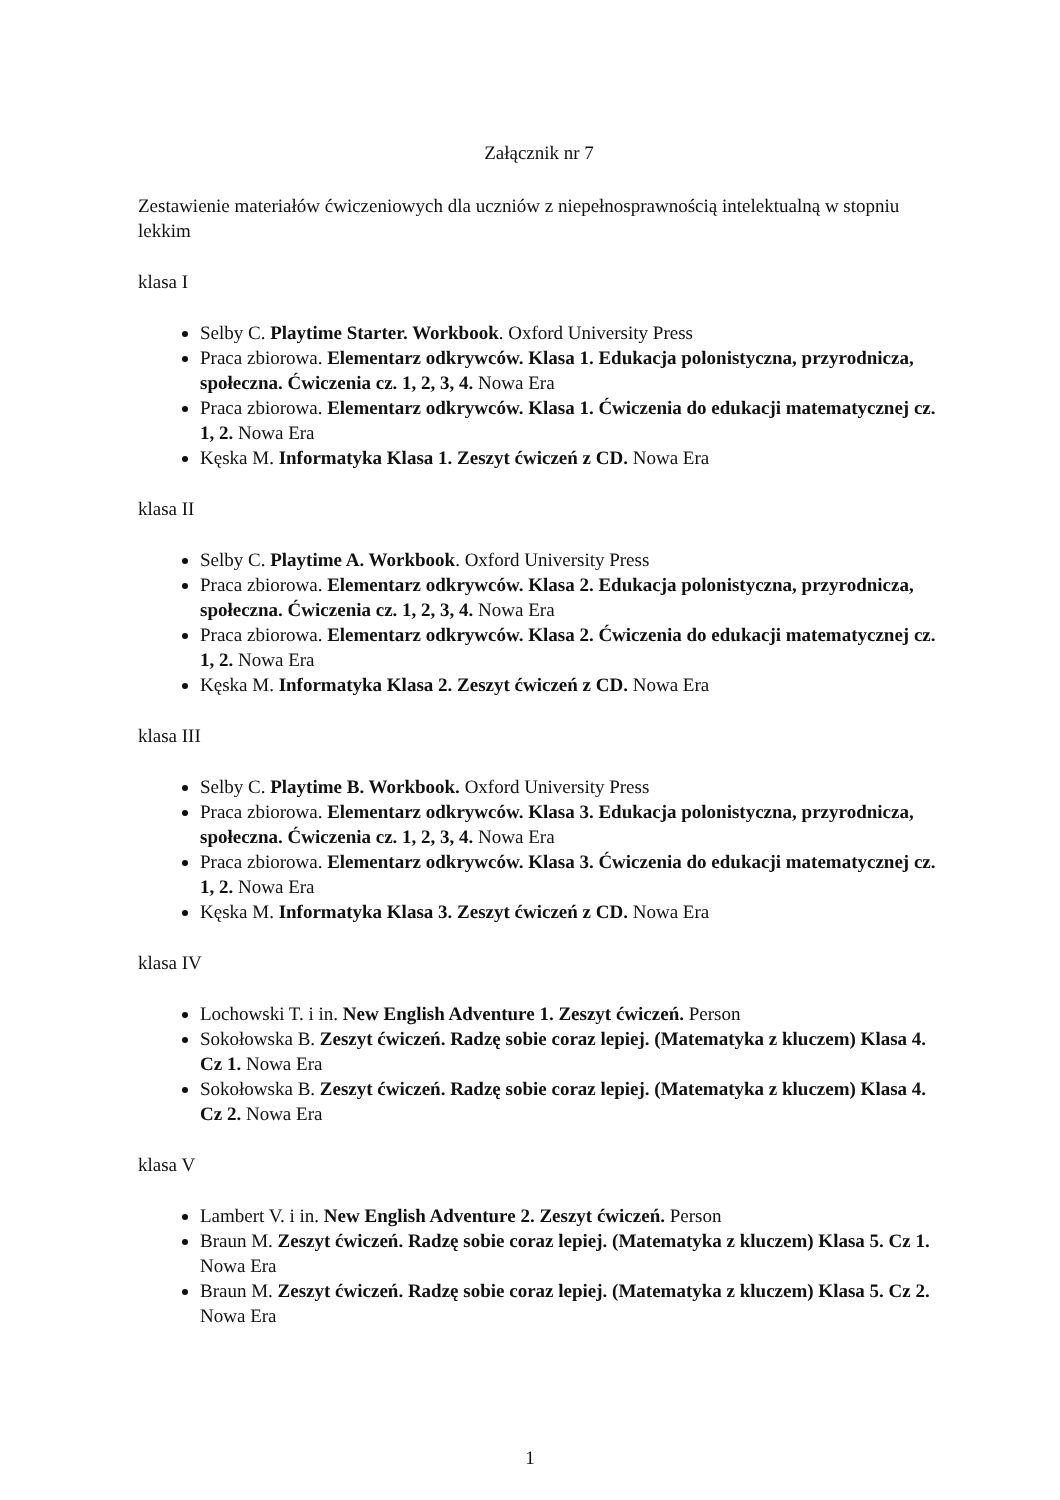Załącznik nr 7
Zestawienie materiałów ćwiczeniowych dla uczniów z niepełnosprawnością intelektualną w stopniu lekkim
klasa I
Selby C. Playtime Starter. Workbook. Oxford University Press
Praca zbiorowa. Elementarz odkrywców. Klasa 1. Edukacja polonistyczna, przyrodnicza, społeczna. Ćwiczenia cz. 1, 2, 3, 4. Nowa Era
Praca zbiorowa. Elementarz odkrywców. Klasa 1. Ćwiczenia do edukacji matematycznej cz. 1, 2. Nowa Era
Kęska M. Informatyka Klasa 1. Zeszyt ćwiczeń z CD. Nowa Era
klasa II
Selby C. Playtime A. Workbook. Oxford University Press
Praca zbiorowa. Elementarz odkrywców. Klasa 2. Edukacja polonistyczna, przyrodnicza, społeczna. Ćwiczenia cz. 1, 2, 3, 4. Nowa Era
Praca zbiorowa. Elementarz odkrywców. Klasa 2. Ćwiczenia do edukacji matematycznej cz. 1, 2. Nowa Era
Kęska M. Informatyka Klasa 2. Zeszyt ćwiczeń z CD. Nowa Era
klasa III
Selby C. Playtime B. Workbook. Oxford University Press
Praca zbiorowa. Elementarz odkrywców. Klasa 3. Edukacja polonistyczna, przyrodnicza, społeczna. Ćwiczenia cz. 1, 2, 3, 4. Nowa Era
Praca zbiorowa. Elementarz odkrywców. Klasa 3. Ćwiczenia do edukacji matematycznej cz. 1, 2. Nowa Era
Kęska M. Informatyka Klasa 3. Zeszyt ćwiczeń z CD. Nowa Era
klasa IV
Lochowski T. i in. New English Adventure 1. Zeszyt ćwiczeń. Person
Sokołowska B. Zeszyt ćwiczeń. Radzę sobie coraz lepiej. (Matematyka z kluczem) Klasa 4. Cz 1. Nowa Era
Sokołowska B. Zeszyt ćwiczeń. Radzę sobie coraz lepiej. (Matematyka z kluczem) Klasa 4. Cz 2. Nowa Era
klasa V
Lambert V. i in. New English Adventure 2. Zeszyt ćwiczeń. Person
Braun M. Zeszyt ćwiczeń. Radzę sobie coraz lepiej. (Matematyka z kluczem) Klasa 5. Cz 1. Nowa Era
Braun M. Zeszyt ćwiczeń. Radzę sobie coraz lepiej. (Matematyka z kluczem) Klasa 5. Cz 2. Nowa Era
1